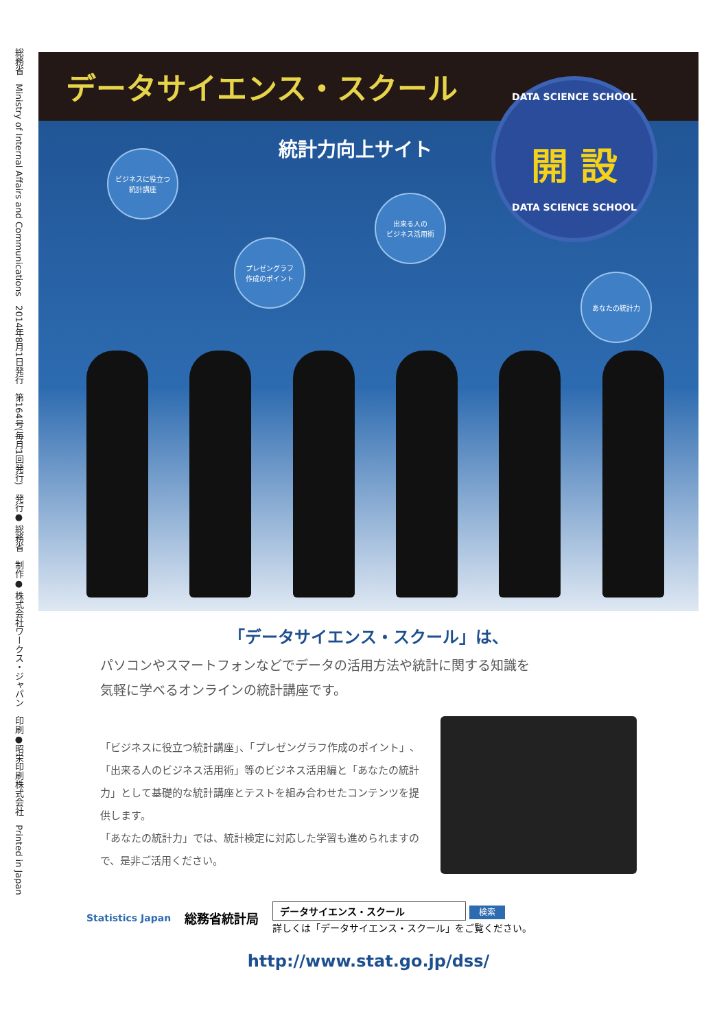総務省　Ministry of Internal Affairs and Communications　2014年8月1日発行　第164号(毎月1回発行)　発行● 総務省　制作● 株式会社ワークス・ジャパン　印刷●昭栄印刷株式会社　Printed in Japan
データサイエンス・スクール
統計力向上サイト
DATA SCIENCE SCHOOL
開 設
DATA SCIENCE SCHOOL
ビジネスに役立つ
統計講座
プレゼングラフ
作成のポイント
出来る人の
ビジネス活用術
あなたの統計力
「データサイエンス・スクール」は、
パソコンやスマートフォンなどでデータの活用方法や統計に関する知識を
気軽に学べるオンラインの統計講座です。
「ビジネスに役立つ統計講座」、「プレゼングラフ作成のポイント」、「出来る人のビジネス活用術」等のビジネス活用編と「あなたの統計力」として基礎的な統計講座とテストを組み合わせたコンテンツを提供します。
「あなたの統計力」では、統計検定に対応した学習も進められますので、是非ご活用ください。
Statistics Japan
総務省統計局
データサイエンス・スクール 検索
詳しくは「データサイエンス・スクール」をご覧ください。
http://www.stat.go.jp/dss/